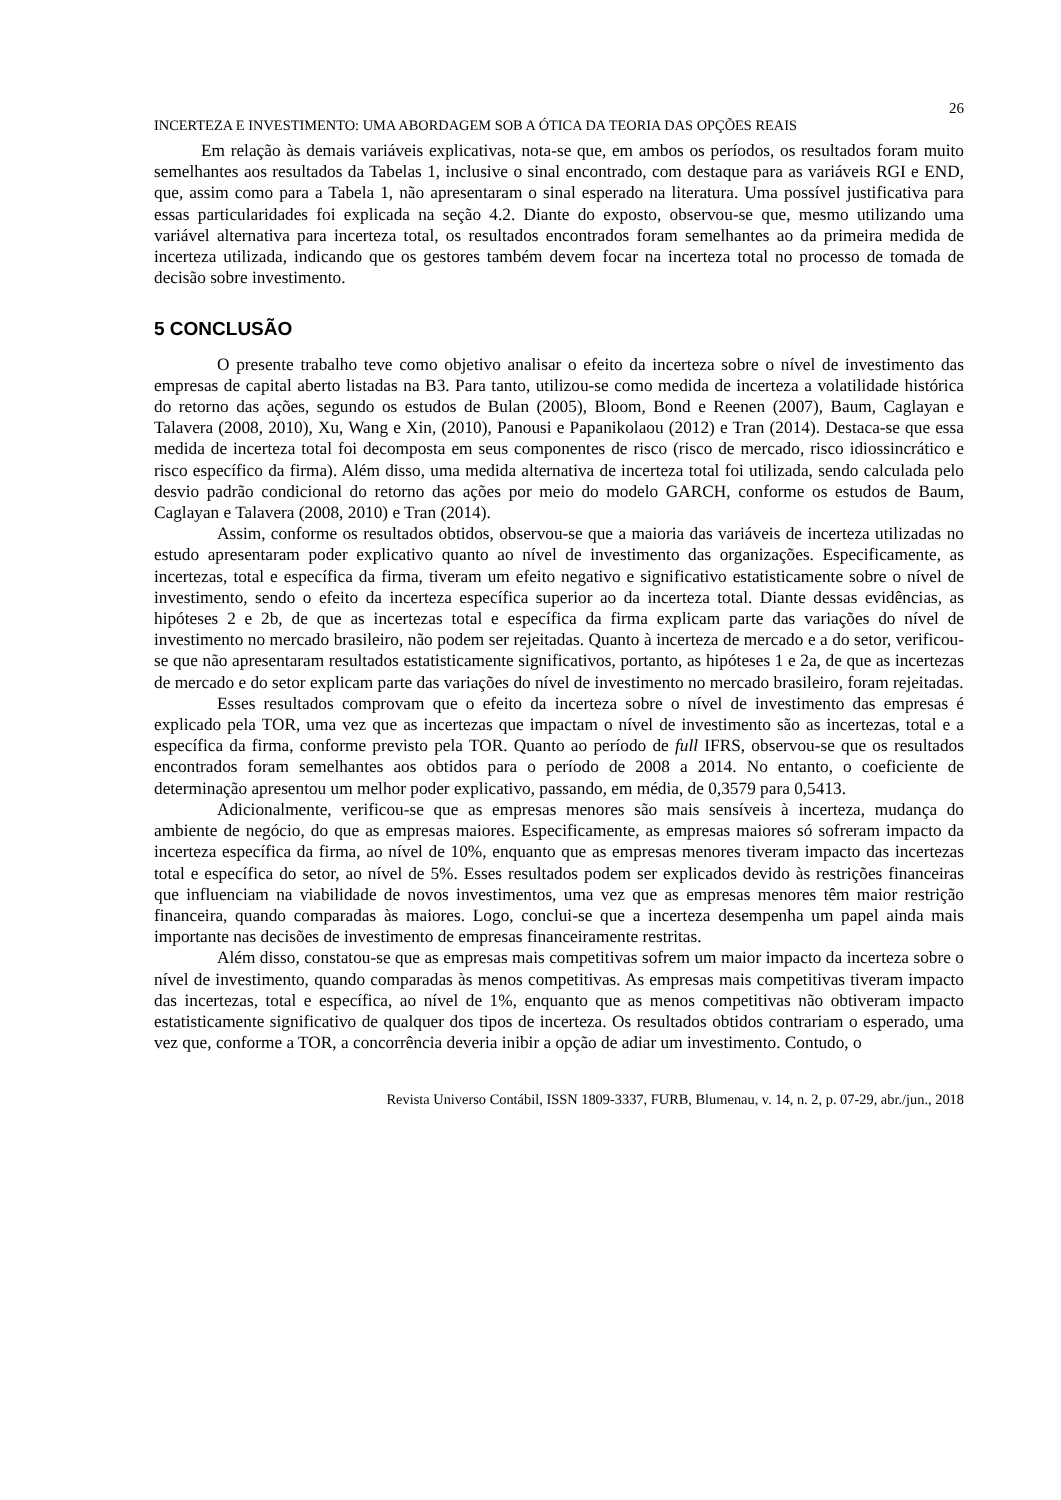26
INCERTEZA E INVESTIMENTO: UMA ABORDAGEM SOB A ÓTICA DA TEORIA DAS OPÇÕES REAIS
Em relação às demais variáveis explicativas, nota-se que, em ambos os períodos, os resultados foram muito semelhantes aos resultados da Tabelas 1, inclusive o sinal encontrado, com destaque para as variáveis RGI e END, que, assim como para a Tabela 1, não apresentaram o sinal esperado na literatura. Uma possível justificativa para essas particularidades foi explicada na seção 4.2. Diante do exposto, observou-se que, mesmo utilizando uma variável alternativa para incerteza total, os resultados encontrados foram semelhantes ao da primeira medida de incerteza utilizada, indicando que os gestores também devem focar na incerteza total no processo de tomada de decisão sobre investimento.
5 CONCLUSÃO
O presente trabalho teve como objetivo analisar o efeito da incerteza sobre o nível de investimento das empresas de capital aberto listadas na B3. Para tanto, utilizou-se como medida de incerteza a volatilidade histórica do retorno das ações, segundo os estudos de Bulan (2005), Bloom, Bond e Reenen (2007), Baum, Caglayan e Talavera (2008, 2010), Xu, Wang e Xin, (2010), Panousi e Papanikolaou (2012) e Tran (2014). Destaca-se que essa medida de incerteza total foi decomposta em seus componentes de risco (risco de mercado, risco idiossincrático e risco específico da firma). Além disso, uma medida alternativa de incerteza total foi utilizada, sendo calculada pelo desvio padrão condicional do retorno das ações por meio do modelo GARCH, conforme os estudos de Baum, Caglayan e Talavera (2008, 2010) e Tran (2014).
Assim, conforme os resultados obtidos, observou-se que a maioria das variáveis de incerteza utilizadas no estudo apresentaram poder explicativo quanto ao nível de investimento das organizações. Especificamente, as incertezas, total e específica da firma, tiveram um efeito negativo e significativo estatisticamente sobre o nível de investimento, sendo o efeito da incerteza específica superior ao da incerteza total. Diante dessas evidências, as hipóteses 2 e 2b, de que as incertezas total e específica da firma explicam parte das variações do nível de investimento no mercado brasileiro, não podem ser rejeitadas. Quanto à incerteza de mercado e a do setor, verificou-se que não apresentaram resultados estatisticamente significativos, portanto, as hipóteses 1 e 2a, de que as incertezas de mercado e do setor explicam parte das variações do nível de investimento no mercado brasileiro, foram rejeitadas.
Esses resultados comprovam que o efeito da incerteza sobre o nível de investimento das empresas é explicado pela TOR, uma vez que as incertezas que impactam o nível de investimento são as incertezas, total e a específica da firma, conforme previsto pela TOR. Quanto ao período de full IFRS, observou-se que os resultados encontrados foram semelhantes aos obtidos para o período de 2008 a 2014. No entanto, o coeficiente de determinação apresentou um melhor poder explicativo, passando, em média, de 0,3579 para 0,5413.
Adicionalmente, verificou-se que as empresas menores são mais sensíveis à incerteza, mudança do ambiente de negócio, do que as empresas maiores. Especificamente, as empresas maiores só sofreram impacto da incerteza específica da firma, ao nível de 10%, enquanto que as empresas menores tiveram impacto das incertezas total e específica do setor, ao nível de 5%. Esses resultados podem ser explicados devido às restrições financeiras que influenciam na viabilidade de novos investimentos, uma vez que as empresas menores têm maior restrição financeira, quando comparadas às maiores. Logo, conclui-se que a incerteza desempenha um papel ainda mais importante nas decisões de investimento de empresas financeiramente restritas.
Além disso, constatou-se que as empresas mais competitivas sofrem um maior impacto da incerteza sobre o nível de investimento, quando comparadas às menos competitivas. As empresas mais competitivas tiveram impacto das incertezas, total e específica, ao nível de 1%, enquanto que as menos competitivas não obtiveram impacto estatisticamente significativo de qualquer dos tipos de incerteza. Os resultados obtidos contrariam o esperado, uma vez que, conforme a TOR, a concorrência deveria inibir a opção de adiar um investimento. Contudo, o
Revista Universo Contábil, ISSN 1809-3337, FURB, Blumenau, v. 14, n. 2, p. 07-29, abr./jun., 2018